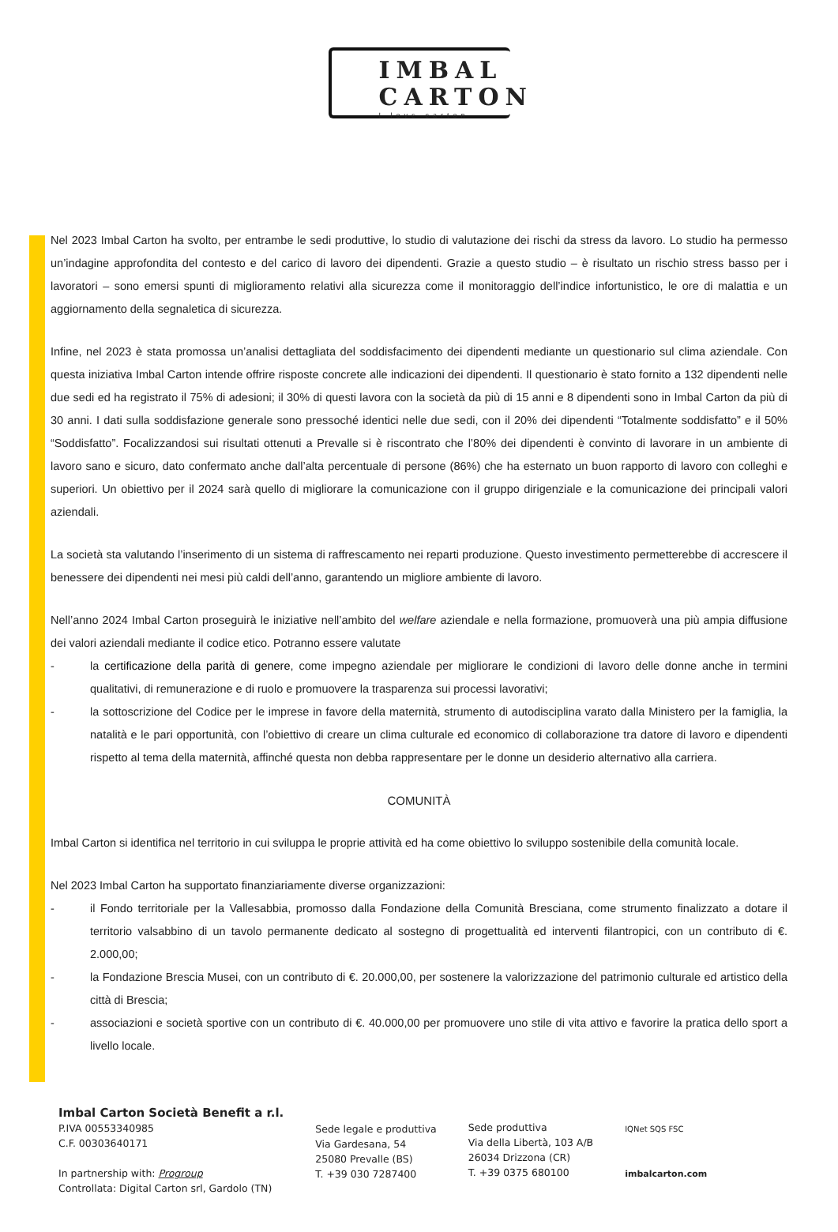IMBAL
CARTON
I love carton
Nel 2023 Imbal Carton ha svolto, per entrambe le sedi produttive, lo studio di valutazione dei rischi da stress da lavoro. Lo studio ha permesso un’indagine approfondita del contesto e del carico di lavoro dei dipendenti. Grazie a questo studio – è risultato un rischio stress basso per i lavoratori – sono emersi spunti di miglioramento relativi alla sicurezza come il monitoraggio dell’indice infortunistico, le ore di malattia e un aggiornamento della segnaletica di sicurezza.
Infine, nel 2023 è stata promossa un’analisi dettagliata del soddisfacimento dei dipendenti mediante un questionario sul clima aziendale. Con questa iniziativa Imbal Carton intende offrire risposte concrete alle indicazioni dei dipendenti. Il questionario è stato fornito a 132 dipendenti nelle due sedi ed ha registrato il 75% di adesioni; il 30% di questi lavora con la società da più di 15 anni e 8 dipendenti sono in Imbal Carton da più di 30 anni. I dati sulla soddisfazione generale sono pressoché identici nelle due sedi, con il 20% dei dipendenti “Totalmente soddisfatto” e il 50% “Soddisfatto”. Focalizzandosi sui risultati ottenuti a Prevalle si è riscontrato che l’80% dei dipendenti è convinto di lavorare in un ambiente di lavoro sano e sicuro, dato confermato anche dall’alta percentuale di persone (86%) che ha esternato un buon rapporto di lavoro con colleghi e superiori. Un obiettivo per il 2024 sarà quello di migliorare la comunicazione con il gruppo dirigenziale e la comunicazione dei principali valori aziendali.
La società sta valutando l’inserimento di un sistema di raffrescamento nei reparti produzione. Questo investimento permetterebbe di accrescere il benessere dei dipendenti nei mesi più caldi dell’anno, garantendo un migliore ambiente di lavoro.
Nell’anno 2024 Imbal Carton proseguirà le iniziative nell’ambito del welfare aziendale e nella formazione, promuoverà una più ampia diffusione dei valori aziendali mediante il codice etico. Potranno essere valutate
- la certificazione della parità di genere, come impegno aziendale per migliorare le condizioni di lavoro delle donne anche in termini qualitativi, di remunerazione e di ruolo e promuovere la trasparenza sui processi lavorativi;
- la sottoscrizione del Codice per le imprese in favore della maternità, strumento di autodisciplina varato dalla Ministero per la famiglia, la natalità e le pari opportunità, con l’obiettivo di creare un clima culturale ed economico di collaborazione tra datore di lavoro e dipendenti rispetto al tema della maternità, affinché questa non debba rappresentare per le donne un desiderio alternativo alla carriera.
COMUNITÀ
Imbal Carton si identifica nel territorio in cui sviluppa le proprie attività ed ha come obiettivo lo sviluppo sostenibile della comunità locale.
Nel 2023 Imbal Carton ha supportato finanziariamente diverse organizzazioni:
- il Fondo territoriale per la Vallesabbia, promosso dalla Fondazione della Comunità Bresciana, come strumento finalizzato a dotare il territorio valsabbino di un tavolo permanente dedicato al sostegno di progettualità ed interventi filantropici, con un contributo di €. 2.000,00;
- la Fondazione Brescia Musei, con un contributo di €. 20.000,00, per sostenere la valorizzazione del patrimonio culturale ed artistico della città di Brescia;
- associazioni e società sportive con un contributo di €. 40.000,00 per promuovere uno stile di vita attivo e favorire la pratica dello sport a livello locale.
Imbal Carton Società Benefit a r.l.
P.IVA 00553340985
C.F. 00303640171
In partnership with: Progroup
Controllata: Digital Carton srl, Gardolo (TN)
Sede legale e produttiva
Via Gardesana, 54
25080 Prevalle (BS)
T. +39 030 7287400
Sede produttiva
Via della Libertà, 103 A/B
26034 Drizzona (CR)
T. +39 0375 680100
IQNet SQS FSC
imbalcarton.com